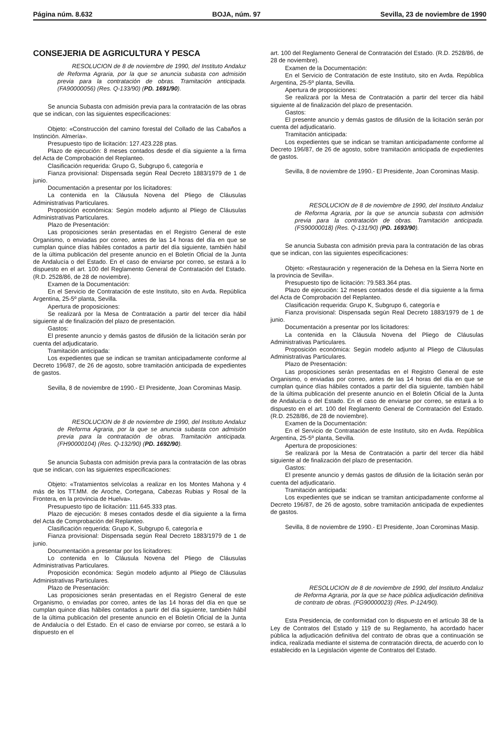Página núm. 8.632 BOJA, núm. 97 Sevilla, 23 de noviembre de 1990
CONSEJERIA DE AGRICULTURA Y PESCA
RESOLUCION de 8 de noviembre de 1990, del Instituto Andaluz de Reforma Agraria, por la que se anuncia subasta con admisión previa para la contratación de obras. Tramitación anticipada. (FA90000056) (Res. Q-133/90) (PD. 1691/90).
Se anuncia Subasta con admisión previa para la contratación de las obras que se indican, con las siguientes especificaciones:
Objeto: «Construcción del camino forestal del Collado de las Cabaños a Instinción. Almería».
Presupuesto tipo de licitación: 127.423.228 ptas.
Plazo de ejecución: 8 meses contados desde el día siguiente a la firma del Acta de Comprobación del Replanteo.
Clasificación requerida: Grupo G, Subgrupo 6, categoría e
Fianza provisional: Dispensada según Real Decreto 1883/1979 de 1 de junio.
Documentación a presentar por los licitadores:
La contenida en la Cláusula Novena del Pliego de Cláusulas Administrativas Particulares.
Proposición económica: Según modelo adjunto al Pliego de Cláusulas Administrativas Particulares.
Plazo de Presentación:
Las proposiciones serán presentadas en el Registro General de este Organismo, o enviadas por correo, antes de las 14 horas del día en que se cumplan quince días hábiles contados a partir del día siguiente, también hábil de la última publicación del presente anuncio en el Boletín Oficial de la Junta de Andalucía o del Estado. En el caso de enviarse por correo, se estará a lo dispuesto en el art. 100 del Reglamento General de Contratación del Estado. (R.D. 2528/86, de 28 de noviembre).
Examen de la Documentación:
En el Servicio de Contratación de este Instituto, sito en Avda. República Argentina, 25-5º planta, Sevilla.
Apertura de proposiciones:
Se realizará por la Mesa de Contratación a partir del tercer día hábil siguiente al de finalización del plazo de presentación.
Gastos:
El presente anuncio y demás gastos de difusión de la licitación serán por cuenta del adjudicatario.
Tramitación anticipada:
Los expedientes que se indican se tramitan anticipadamente conforme al Decreto 196/87, de 26 de agosto, sobre tramitación anticipada de expedientes de gastos.
Sevilla, 8 de noviembre de 1990.- El Presidente, Joan Corominas Masip.
RESOLUCION de 8 de noviembre de 1990, del Instituto Andaluz de Reforma Agraria, por la que se anuncia subasta con admisión previa para la contratación de obras. Tramitación anticipada. (FH90000104) (Res. Q-132/90) (PD. 1692/90).
Se anuncia Subasta con admisión previa para la contratación de las obras que se indican, con las siguientes especificaciones:
Objeto: «Tratamientos selvícolas a realizar en los Montes Mahona y 4 más de los TT.MM. de Aroche, Cortegana, Cabezas Rubias y Rosal de la Frontera, en la provincia de Huelva».
Presupuesto tipo de licitación: 111.645.333 ptas.
Plazo de ejecución: 8 meses contados desde el día siguiente a la firma del Acta de Comprobación del Replanteo.
Clasificación requerida: Grupo K, Subgrupo 6, categoría e
Fianza provisional: Dispensada según Real Decreto 1883/1979 de 1 de junio.
Documentación a presentar por los licitadores:
Lo contenida en lo Cláusula Novena del Pliego de Cláusulas Administrativas Particulares.
Proposición económica: Según modelo adjunto al Pliego de Cláusulas Administrativas Particulares.
Plazo de Presentación:
Las proposiciones serán presentadas en el Registro General de este Organismo, o enviadas por correo, antes de las 14 horas del día en que se cumplan quince días hábiles contados a partir del día siguiente, también hábil de la última publicación del presente anuncio en el Boletín Oficial de la Junta de Andalucía o del Estado. En el caso de enviarse por correo, se estará a lo dispuesto en el
art. 100 del Reglamento General de Contratación del Estado. (R.D. 2528/86, de 28 de noviembre).
Examen de la Documentación:
En el Servicio de Contratación de este Instituto, sito en Avda. República Argentina, 25-5º planta, Sevilla.
Apertura de proposiciones:
Se realizará por la Mesa de Contratación a partir del tercer día hábil siguiente al de finalización del plazo de presentación.
Gastos:
El presente anuncio y demás gastos de difusión de la licitación serán por cuenta del adjudicatario.
Tramitación anticipada:
Los expedientes que se indican se tramitan anticipadamente conforme al Decreto 196/87, de 26 de agosto, sobre tramitación anticipada de expedientes de gastos.
Sevilla, 8 de noviembre de 1990.- El Presidente, Joan Corominas Masip.
RESOLUCION de 8 de noviembre de 1990, del Instituto Andaluz de Reforma Agraria, por la que se anuncia subasta con admisión previa para la contratación de obras. Tramitación anticipada. (FS90000018) (Res. Q-131/90) (PD. 1693/90).
Se anuncia Subasta con admisión previa para la contratación de las obras que se indican, con las siguientes especificaciones:
Objeto: «Restauración y regeneración de la Dehesa en la Sierra Norte en la provincia de Sevilla».
Presupuesto tipo de licitación: 79.583.364 ptas.
Plazo de ejecución: 12 meses contados desde el día siguiente a la firma del Acta de Comprobación del Replanteo.
Clasificación requerida: Grupo K, Subgrupo 6, categoría e
Fianza provisional: Dispensada según Real Decreto 1883/1979 de 1 de junio.
Documentación a presentar por los licitadores:
La contenida en la Cláusula Novena del Pliego de Cláusulas Administrativas Particulares.
Proposición económica: Según modelo adjunto al Pliego de Cláusulas Administrativas Particulares.
Plazo de Presentación:
Las proposiciones serán presentadas en el Registro General de este Organismo, o enviadas por correo, antes de las 14 horas del día en que se cumplan quince días hábiles contados a partir del día siguiente, también hábil de la última publicación del presente anuncio en el Boletín Oficial de la Junta de Andalucía o del Estado. En el caso de enviarse por correo, se estará a lo dispuesto en el art. 100 del Reglamento General de Contratación del Estado. (R.D. 2528/86, de 28 de noviembre).
Examen de la Documentación:
En el Servicio de Contratación de este Instituto, sito en Avda. República Argentina, 25-5º planta, Sevilla.
Apertura de proposiciones:
Se realizará por la Mesa de Contratación a partir del tercer día hábil siguiente al de finalización del plazo de presentación.
Gastos:
El presente anuncio y demás gastos de difusión de la licitación serán por cuenta del adjudicatario.
Tramitación anticipada:
Los expedientes que se indican se tramitan anticipadamente conforme al Decreto 196/87, de 26 de agosto, sobre tramitación anticipada de expedientes de gastos.
Sevilla, 8 de noviembre de 1990.- El Presidente, Joan Corominas Masip.
RESOLUCION de 8 de noviembre de 1990, del Instituto Andaluz de Reforma Agraria, por la que se hace pública adjudicación definitiva de contrato de obras. (FG90000023) (Res. P-124/90).
Esta Presidencia, de conformidad con lo dispuesto en el artículo 38 de la Ley de Contratos del Estado y 119 de su Reglamento, ha acordado hacer pública la adjudicación definitiva del contrato de obras que a continuación se indica, realizada mediante el sistema de contratación directa, de acuerdo con lo establecido en la Legislación vigente de Contratos del Estado.